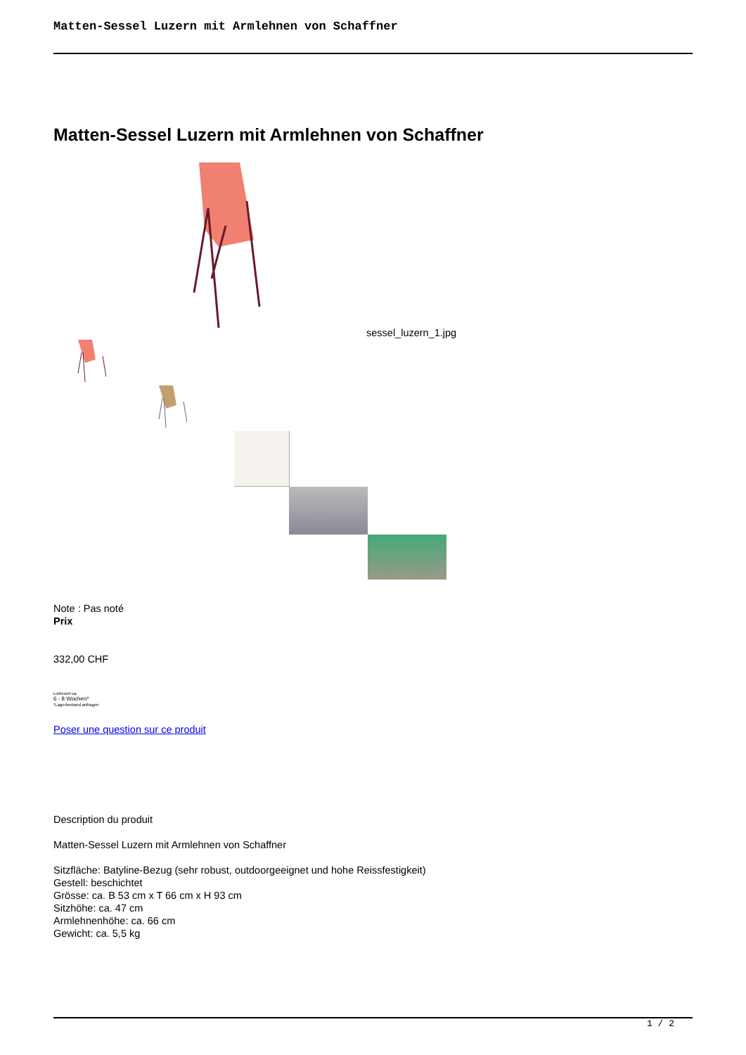Matten-Sessel Luzern mit Armlehnen von Schaffner
Matten-Sessel Luzern mit Armlehnen von Schaffner
sessel_luzern_1.jpg
Note : Pas noté
Prix
332,00 CHF
Lieferzeit ca.
6 - 8 Wochen*
*Lagerbestand anfragen
Poser une question sur ce produit
Description du produit
Matten-Sessel Luzern mit Armlehnen von Schaffner
Sitzfläche: Batyline-Bezug (sehr robust, outdoorgeeignet und hohe Reissfestigkeit)
Gestell: beschichtet
Grösse: ca. B 53 cm x T 66 cm x H 93 cm
Sitzhöhe: ca. 47 cm
Armlehnenhöhe: ca. 66 cm
Gewicht: ca. 5,5 kg
1 / 2